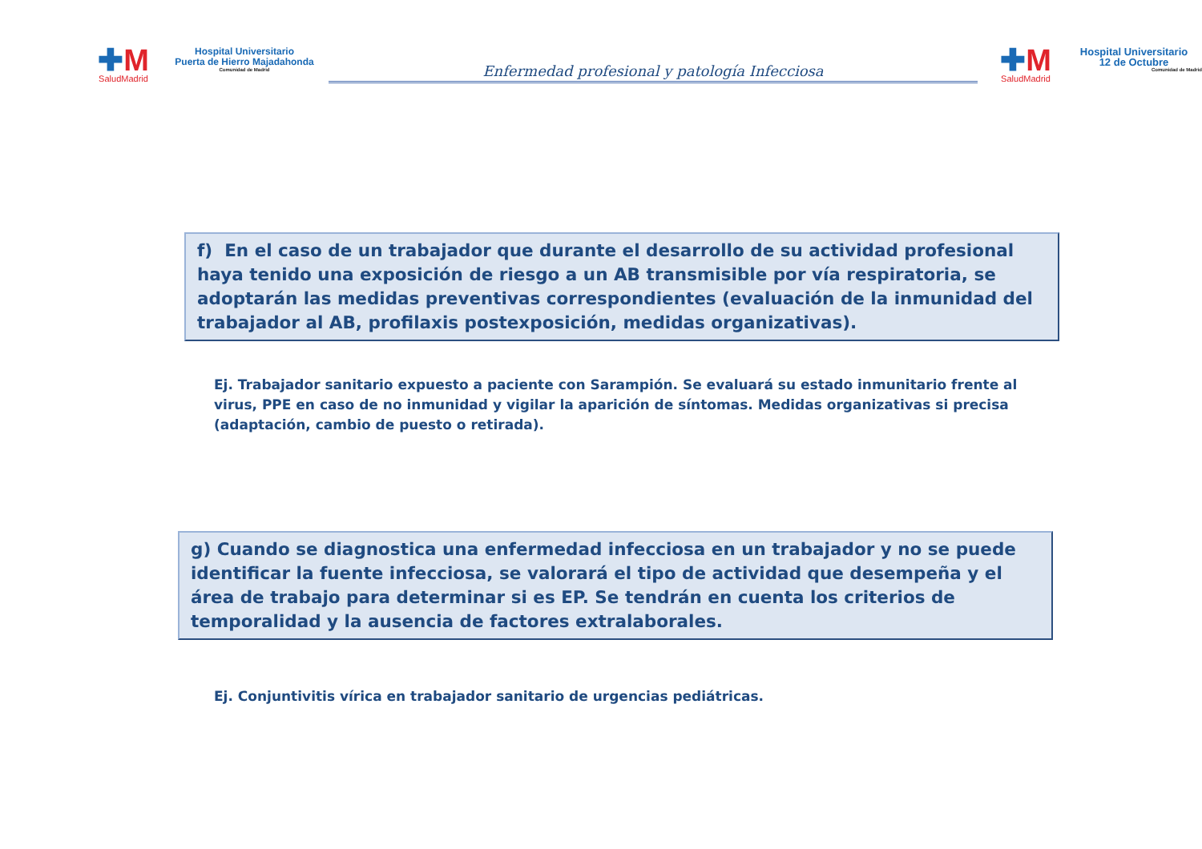✚M
SaludMadrid
Hospital Universitario
Puerta de Hierro Majadahonda
Comunidad de Madrid
Enfermedad profesional y patología Infecciosa
✚M
SaludMadrid
Hospital Universitario
12 de Octubre
Comunidad de Madrid
f) En el caso de un trabajador que durante el desarrollo de su actividad profesional haya tenido una exposición de riesgo a un AB transmisible por vía respiratoria, se adoptarán las medidas preventivas correspondientes (evaluación de la inmunidad del trabajador al AB, profilaxis postexposición, medidas organizativas).
Ej. Trabajador sanitario expuesto a paciente con Sarampión. Se evaluará su estado inmunitario frente al virus, PPE en caso de no inmunidad y vigilar la aparición de síntomas. Medidas organizativas si precisa (adaptación, cambio de puesto o retirada).
g) Cuando se diagnostica una enfermedad infecciosa en un trabajador y no se puede identificar la fuente infecciosa, se valorará el tipo de actividad que desempeña y el área de trabajo para determinar si es EP. Se tendrán en cuenta los criterios de temporalidad y la ausencia de factores extralaborales.
Ej. Conjuntivitis vírica en trabajador sanitario de urgencias pediátricas.